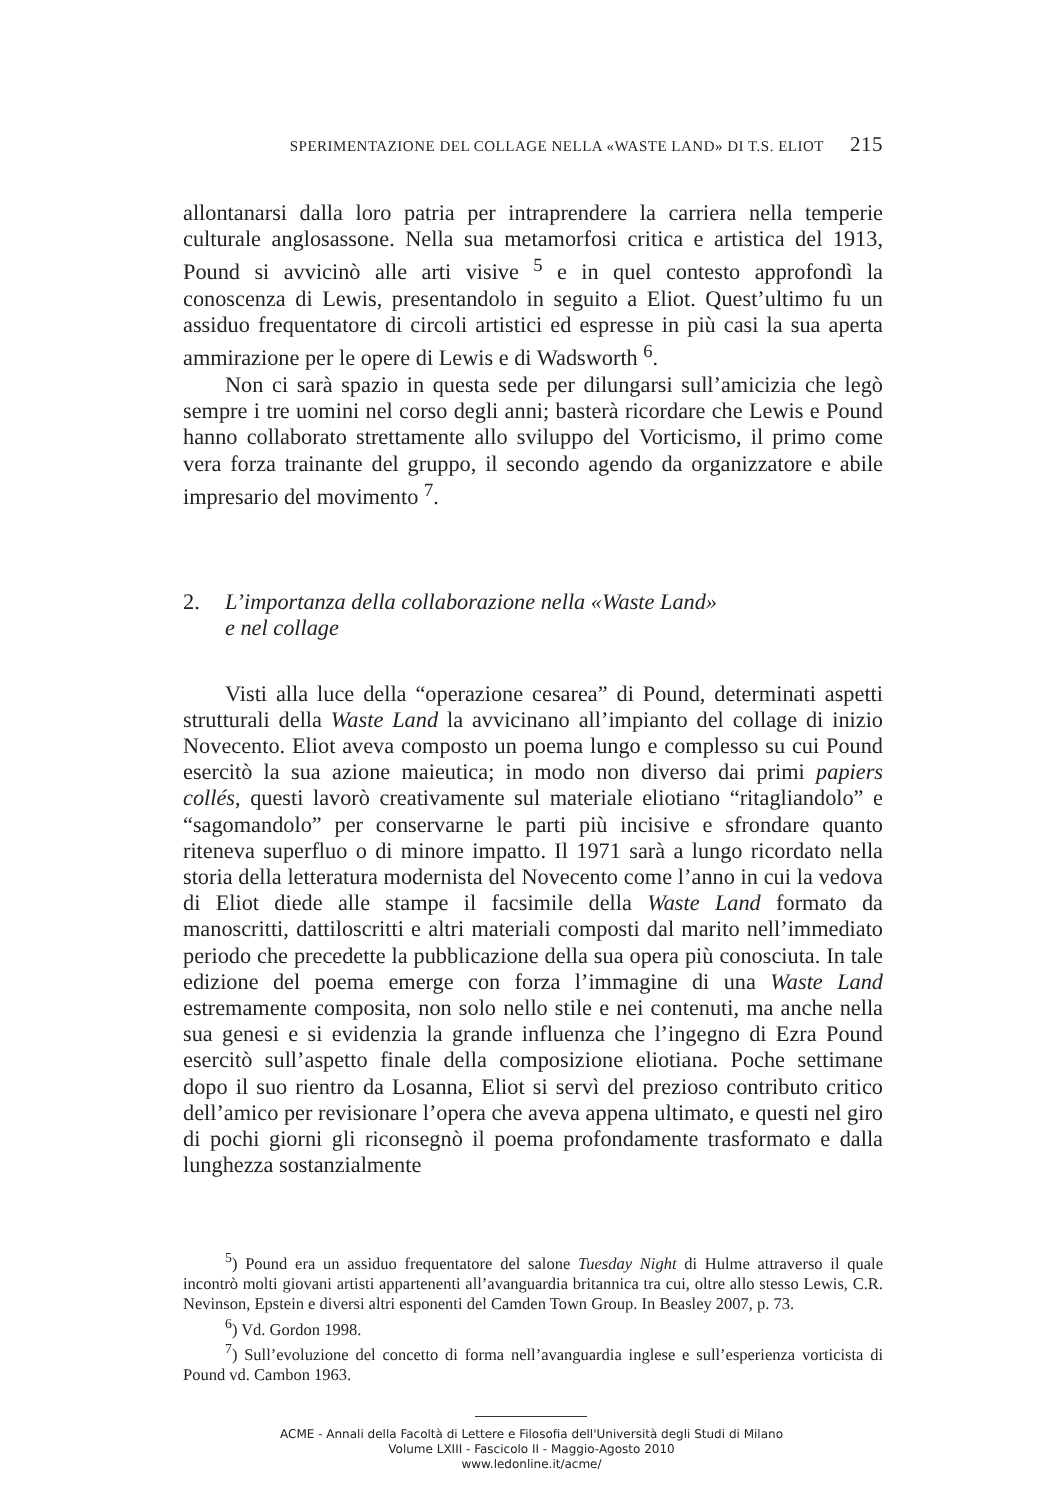SPERIMENTAZIONE DEL COLLAGE NELLA «WASTE LAND» DI T.S. ELIOT 215
allontanarsi dalla loro patria per intraprendere la carriera nella temperie culturale anglosassone. Nella sua metamorfosi critica e artistica del 1913, Pound si avvicinò alle arti visive <sup>5</sup> e in quel contesto approfondì la conoscenza di Lewis, presentandolo in seguito a Eliot. Quest’ultimo fu un assiduo frequentatore di circoli artistici ed espresse in più casi la sua aperta ammirazione per le opere di Lewis e di Wadsworth <sup>6</sup>.
Non ci sarà spazio in questa sede per dilungarsi sull’amicizia che legò sempre i tre uomini nel corso degli anni; basterà ricordare che Lewis e Pound hanno collaborato strettamente allo sviluppo del Vorticismo, il primo come vera forza trainante del gruppo, il secondo agendo da organizzatore e abile impresario del movimento <sup>7</sup>.
2. L’importanza della collaborazione nella «Waste Land»
e nel collage
Visti alla luce della “operazione cesarea” di Pound, determinati aspetti strutturali della Waste Land la avvicinano all’impianto del collage di inizio Novecento. Eliot aveva composto un poema lungo e complesso su cui Pound esercitò la sua azione maieutica; in modo non diverso dai primi papiers collés, questi lavorò creativamente sul materiale eliotiano “ritagliandolo” e “sagomandolo” per conservarne le parti più incisive e sfrondare quanto riteneva superfluo o di minore impatto. Il 1971 sarà a lungo ricordato nella storia della letteratura modernista del Novecento come l’anno in cui la vedova di Eliot diede alle stampe il facsimile della Waste Land formato da manoscritti, dattiloscritti e altri materiali composti dal marito nell’immediato periodo che precedette la pubblicazione della sua opera più conosciuta. In tale edizione del poema emerge con forza l’immagine di una Waste Land estremamente composita, non solo nello stile e nei contenuti, ma anche nella sua genesi e si evidenzia la grande influenza che l’ingegno di Ezra Pound esercitò sull’aspetto finale della composizione eliotiana. Poche settimane dopo il suo rientro da Losanna, Eliot si servì del prezioso contributo critico dell’amico per revisionare l’opera che aveva appena ultimato, e questi nel giro di pochi giorni gli riconsegnò il poema profondamente trasformato e dalla lunghezza sostanzialmente
<sup>5</sup>) Pound era un assiduo frequentatore del salone Tuesday Night di Hulme attraverso il quale incontrò molti giovani artisti appartenenti all’avanguardia britannica tra cui, oltre allo stesso Lewis, C.R. Nevinson, Epstein e diversi altri esponenti del Camden Town Group. In Beasley 2007, p. 73.
<sup>6</sup>) Vd. Gordon 1998.
<sup>7</sup>) Sull’evoluzione del concetto di forma nell’avanguardia inglese e sull’esperienza vorticista di Pound vd. Cambon 1963.
ACME - Annali della Facoltà di Lettere e Filosofia dell'Università degli Studi di Milano
Volume LXIII - Fascicolo II - Maggio-Agosto 2010
www.ledonline.it/acme/